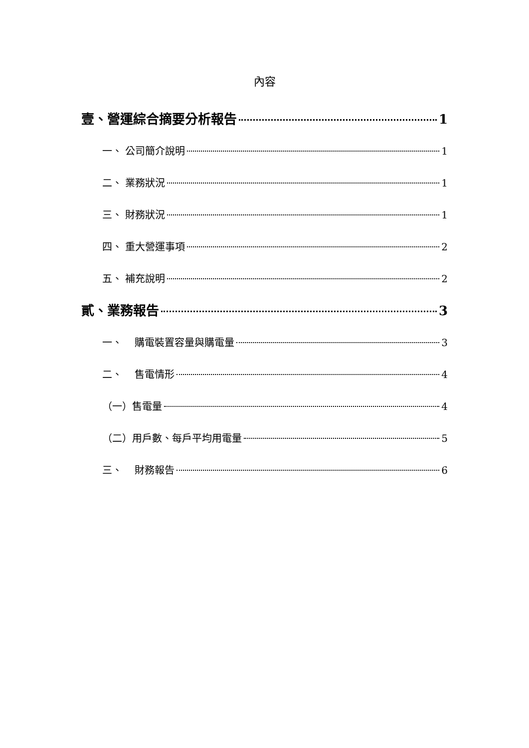內容
壹、營運綜合摘要分析報告 1
一、 公司簡介說明 1
二、 業務狀況 1
三、 財務狀況 1
四、 重大營運事項 2
五、 補充說明 2
貳、業務報告 3
一、 購電裝置容量與購電量 3
二、 售電情形 4
（一）售電量 4
（二）用戶數、每戶平均用電量 5
三、 財務報告 6